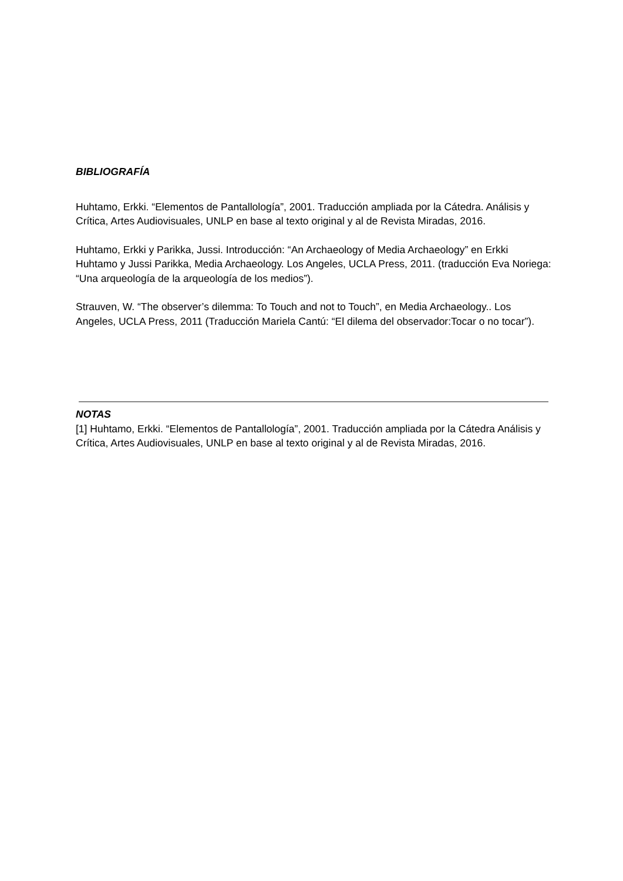BIBLIOGRAFÍA
Huhtamo, Erkki. “Elementos de Pantallología”, 2001. Traducción ampliada por la Cátedra. Análisis y Crítica, Artes Audiovisuales, UNLP en base al texto original y al de Revista Miradas, 2016.
Huhtamo, Erkki y Parikka, Jussi. Introducción: “An Archaeology of Media Archaeology” en Erkki Huhtamo y Jussi Parikka, Media Archaeology. Los Angeles, UCLA Press, 2011. (traducción Eva Noriega: “Una arqueología de la arqueología de los medios”).
Strauven, W. “The observer’s dilemma: To Touch and not to Touch”, en Media Archaeology.. Los Angeles, UCLA Press, 2011 (Traducción Mariela Cantú: “El dilema del observador:Tocar o no tocar”).
NOTAS
[1] Huhtamo, Erkki. “Elementos de Pantallología”, 2001. Traducción ampliada por la Cátedra Análisis y Crítica, Artes Audiovisuales, UNLP en base al texto original y al de Revista Miradas, 2016.